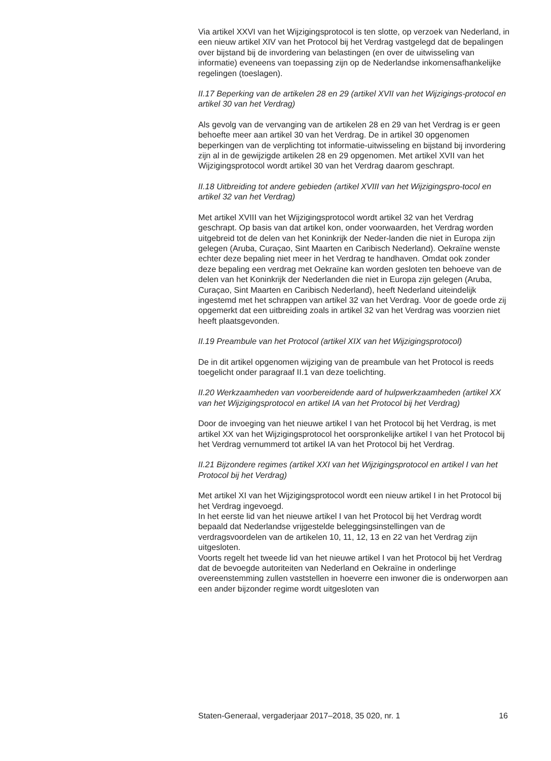Via artikel XXVI van het Wijzigingsprotocol is ten slotte, op verzoek van Nederland, in een nieuw artikel XIV van het Protocol bij het Verdrag vastgelegd dat de bepalingen over bijstand bij de invordering van belastingen (en over de uitwisseling van informatie) eveneens van toepassing zijn op de Nederlandse inkomensafhankelijke regelingen (toeslagen).
II.17 Beperking van de artikelen 28 en 29 (artikel XVII van het Wijzigings-protocol en artikel 30 van het Verdrag)
Als gevolg van de vervanging van de artikelen 28 en 29 van het Verdrag is er geen behoefte meer aan artikel 30 van het Verdrag. De in artikel 30 opgenomen beperkingen van de verplichting tot informatie-uitwisseling en bijstand bij invordering zijn al in de gewijzigde artikelen 28 en 29 opgenomen. Met artikel XVII van het Wijzigingsprotocol wordt artikel 30 van het Verdrag daarom geschrapt.
II.18 Uitbreiding tot andere gebieden (artikel XVIII van het Wijzigingspro-tocol en artikel 32 van het Verdrag)
Met artikel XVIII van het Wijzigingsprotocol wordt artikel 32 van het Verdrag geschrapt. Op basis van dat artikel kon, onder voorwaarden, het Verdrag worden uitgebreid tot de delen van het Koninkrijk der Neder-landen die niet in Europa zijn gelegen (Aruba, Curaçao, Sint Maarten en Caribisch Nederland). Oekraïne wenste echter deze bepaling niet meer in het Verdrag te handhaven. Omdat ook zonder deze bepaling een verdrag met Oekraïne kan worden gesloten ten behoeve van de delen van het Koninkrijk der Nederlanden die niet in Europa zijn gelegen (Aruba, Curaçao, Sint Maarten en Caribisch Nederland), heeft Nederland uiteindelijk ingestemd met het schrappen van artikel 32 van het Verdrag. Voor de goede orde zij opgemerkt dat een uitbreiding zoals in artikel 32 van het Verdrag was voorzien niet heeft plaatsgevonden.
II.19 Preambule van het Protocol (artikel XIX van het Wijzigingsprotocol)
De in dit artikel opgenomen wijziging van de preambule van het Protocol is reeds toegelicht onder paragraaf II.1 van deze toelichting.
II.20 Werkzaamheden van voorbereidende aard of hulpwerkzaamheden (artikel XX van het Wijzigingsprotocol en artikel IA van het Protocol bij het Verdrag)
Door de invoeging van het nieuwe artikel I van het Protocol bij het Verdrag, is met artikel XX van het Wijzigingsprotocol het oorspronkelijke artikel I van het Protocol bij het Verdrag vernummerd tot artikel IA van het Protocol bij het Verdrag.
II.21 Bijzondere regimes (artikel XXI van het Wijzigingsprotocol en artikel I van het Protocol bij het Verdrag)
Met artikel XI van het Wijzigingsprotocol wordt een nieuw artikel I in het Protocol bij het Verdrag ingevoegd.
In het eerste lid van het nieuwe artikel I van het Protocol bij het Verdrag wordt bepaald dat Nederlandse vrijgestelde beleggingsinstellingen van de verdragsvoordelen van de artikelen 10, 11, 12, 13 en 22 van het Verdrag zijn uitgesloten.
Voorts regelt het tweede lid van het nieuwe artikel I van het Protocol bij het Verdrag dat de bevoegde autoriteiten van Nederland en Oekraïne in onderlinge overeenstemming zullen vaststellen in hoeverre een inwoner die is onderworpen aan een ander bijzonder regime wordt uitgesloten van
Staten-Generaal, vergaderjaar 2017–2018, 35 020, nr. 1 16